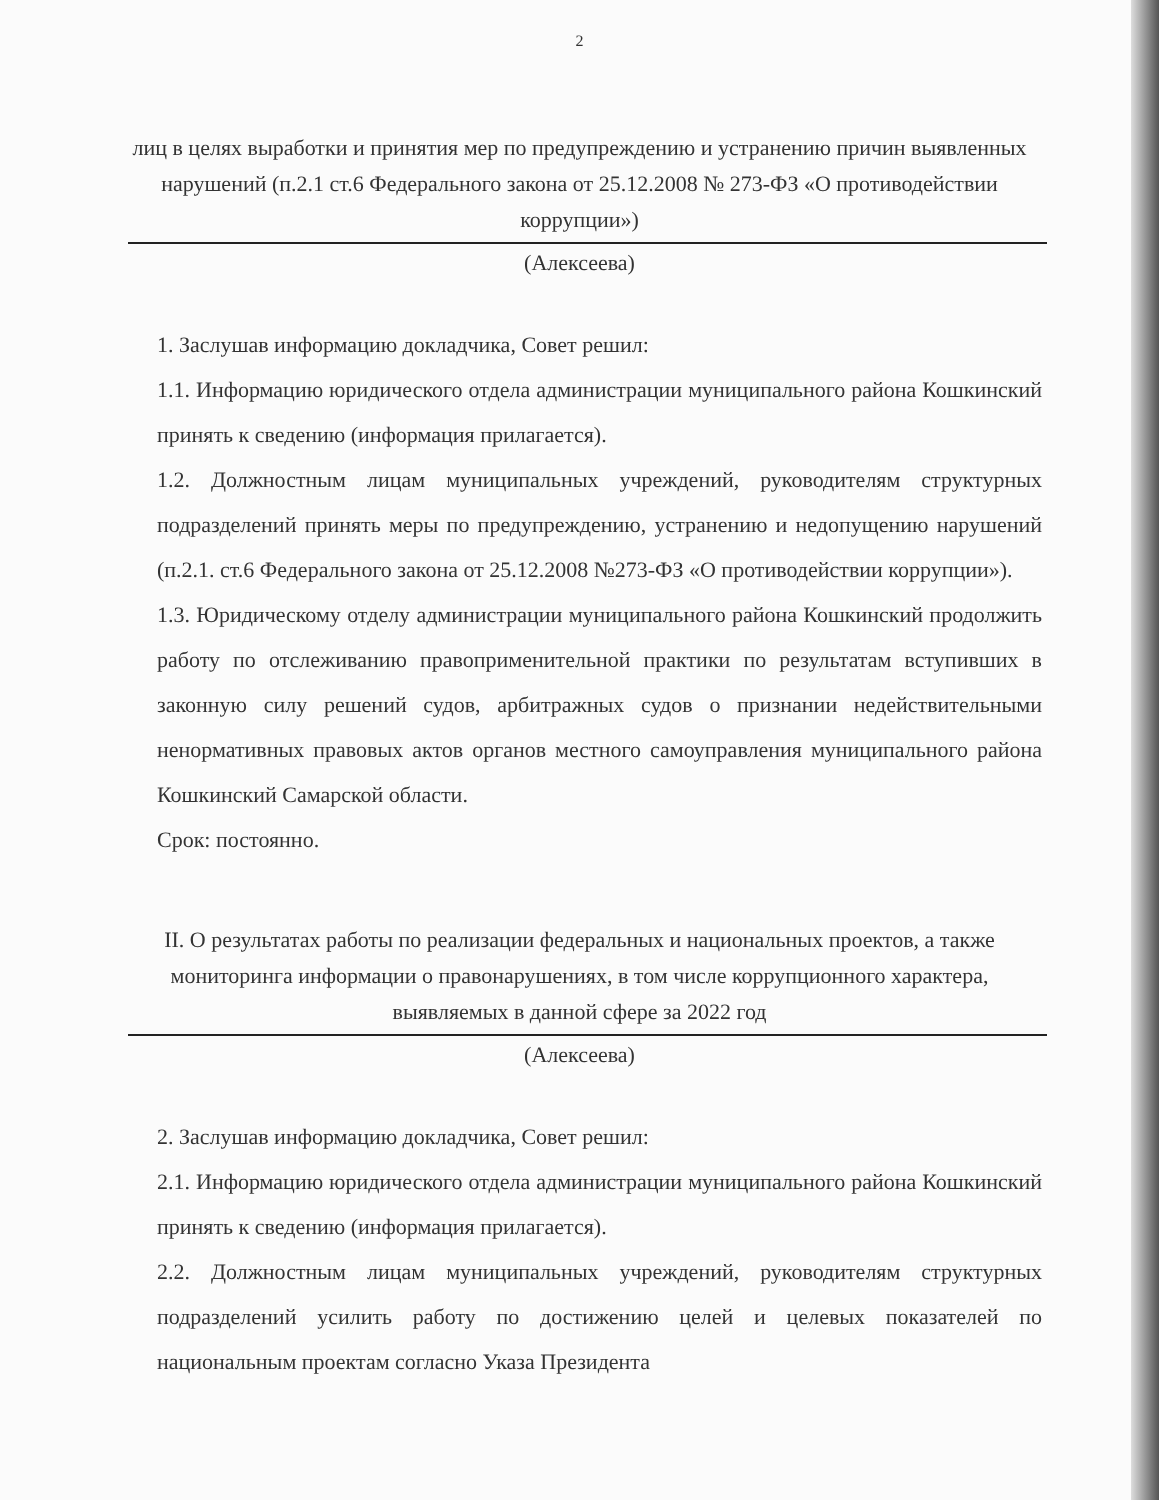2
лиц в целях выработки и принятия мер по предупреждению и устранению причин выявленных нарушений (п.2.1 ст.6 Федерального закона от 25.12.2008 № 273-ФЗ «О противодействии коррупции»)
(Алексеева)
1. Заслушав информацию докладчика, Совет решил:
1.1. Информацию юридического отдела администрации муниципального района Кошкинский принять к сведению (информация прилагается).
1.2. Должностным лицам муниципальных учреждений, руководителям структурных подразделений принять меры по предупреждению, устранению и недопущению нарушений (п.2.1. ст.6 Федерального закона от 25.12.2008 №273-ФЗ «О противодействии коррупции»).
1.3. Юридическому отделу администрации муниципального района Кошкинский продолжить работу по отслеживанию правоприменительной практики по результатам вступивших в законную силу решений судов, арбитражных судов о признании недействительными ненормативных правовых актов органов местного самоуправления муниципального района Кошкинский Самарской области.
Срок: постоянно.
II. О результатах работы по реализации федеральных и национальных проектов, а также мониторинга информации о правонарушениях, в том числе коррупционного характера, выявляемых в данной сфере за 2022 год
(Алексеева)
2. Заслушав информацию докладчика, Совет решил:
2.1. Информацию юридического отдела администрации муниципального района Кошкинский принять к сведению (информация прилагается).
2.2. Должностным лицам муниципальных учреждений, руководителям структурных подразделений усилить работу по достижению целей и целевых показателей по национальным проектам согласно Указа Президента